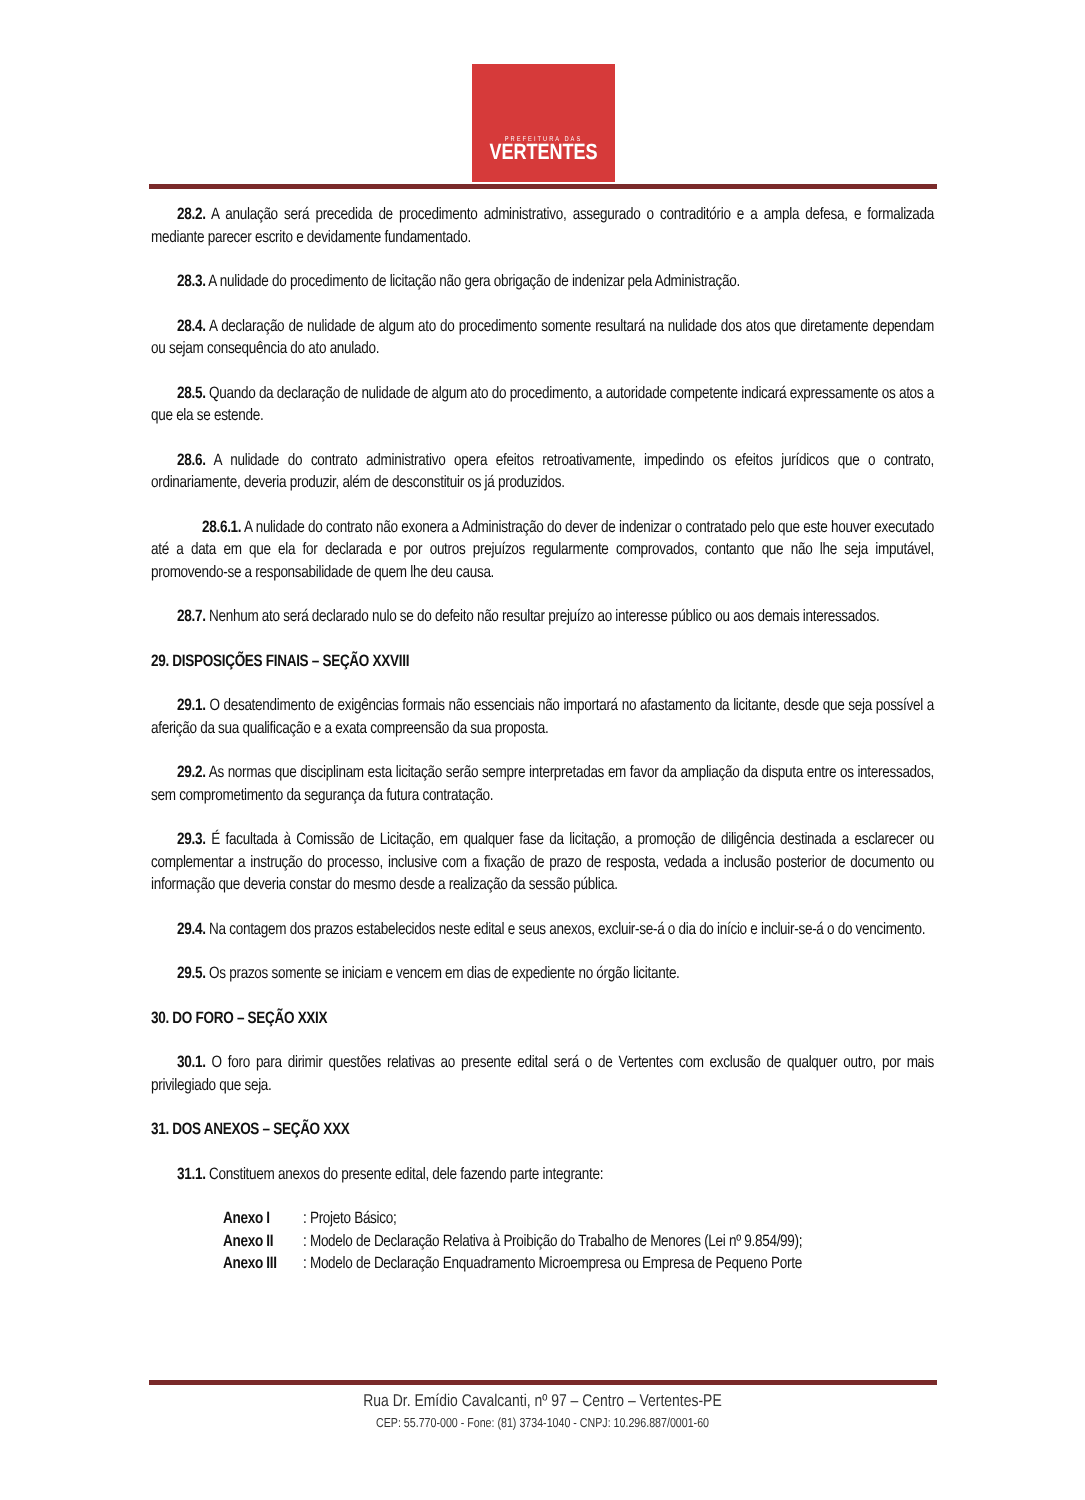PREFEITURA DAS
VERTENTES
28.2. A anulação será precedida de procedimento administrativo, assegurado o contraditório e a ampla defesa, e formalizada mediante parecer escrito e devidamente fundamentado.
28.3. A nulidade do procedimento de licitação não gera obrigação de indenizar pela Administração.
28.4. A declaração de nulidade de algum ato do procedimento somente resultará na nulidade dos atos que diretamente dependam ou sejam consequência do ato anulado.
28.5. Quando da declaração de nulidade de algum ato do procedimento, a autoridade competente indicará expressamente os atos a que ela se estende.
28.6. A nulidade do contrato administrativo opera efeitos retroativamente, impedindo os efeitos jurídicos que o contrato, ordinariamente, deveria produzir, além de desconstituir os já produzidos.
28.6.1. A nulidade do contrato não exonera a Administração do dever de indenizar o contratado pelo que este houver executado até a data em que ela for declarada e por outros prejuízos regularmente comprovados, contanto que não lhe seja imputável, promovendo-se a responsabilidade de quem lhe deu causa.
28.7. Nenhum ato será declarado nulo se do defeito não resultar prejuízo ao interesse público ou aos demais interessados.
29. DISPOSIÇÕES FINAIS – SEÇÃO XXVIII
29.1. O desatendimento de exigências formais não essenciais não importará no afastamento da licitante, desde que seja possível a aferição da sua qualificação e a exata compreensão da sua proposta.
29.2. As normas que disciplinam esta licitação serão sempre interpretadas em favor da ampliação da disputa entre os interessados, sem comprometimento da segurança da futura contratação.
29.3. É facultada à Comissão de Licitação, em qualquer fase da licitação, a promoção de diligência destinada a esclarecer ou complementar a instrução do processo, inclusive com a fixação de prazo de resposta, vedada a inclusão posterior de documento ou informação que deveria constar do mesmo desde a realização da sessão pública.
29.4. Na contagem dos prazos estabelecidos neste edital e seus anexos, excluir-se-á o dia do início e incluir-se-á o do vencimento.
29.5. Os prazos somente se iniciam e vencem em dias de expediente no órgão licitante.
30. DO FORO – SEÇÃO XXIX
30.1. O foro para dirimir questões relativas ao presente edital será o de Vertentes com exclusão de qualquer outro, por mais privilegiado que seja.
31. DOS ANEXOS – SEÇÃO XXX
31.1. Constituem anexos do presente edital, dele fazendo parte integrante:
Anexo I: Projeto Básico;
Anexo II: Modelo de Declaração Relativa à Proibição do Trabalho de Menores (Lei nº 9.854/99);
Anexo III: Modelo de Declaração Enquadramento Microempresa ou Empresa de Pequeno Porte
Rua Dr. Emídio Cavalcanti, nº 97 – Centro – Vertentes-PE
CEP: 55.770-000 - Fone: (81) 3734-1040 - CNPJ: 10.296.887/0001-60